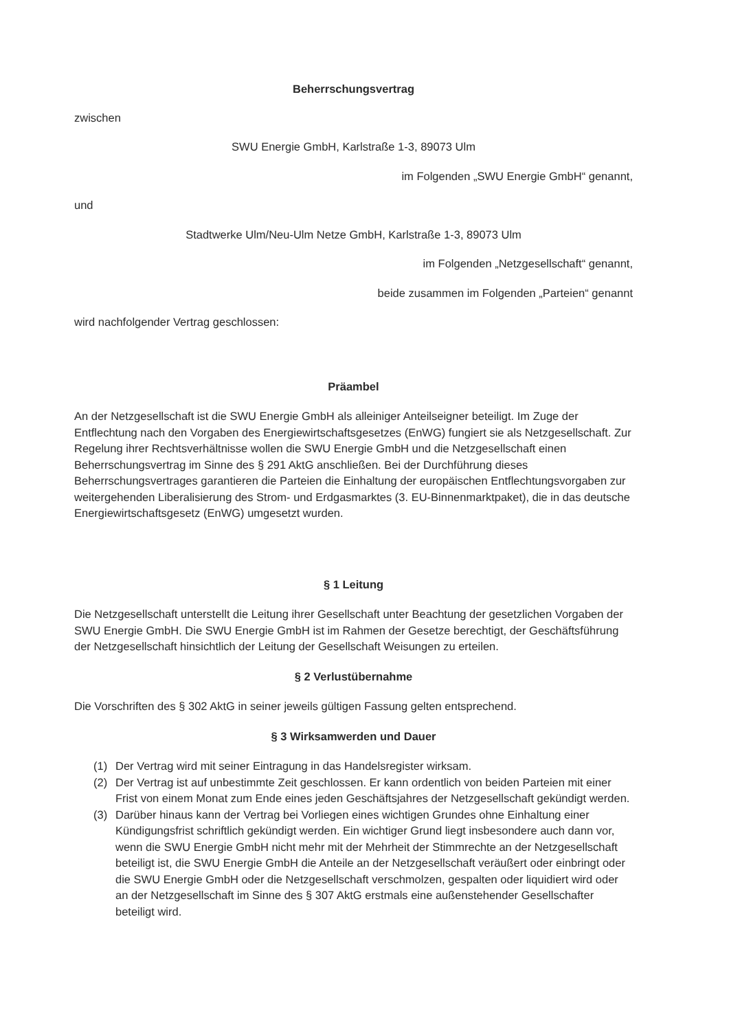Beherrschungsvertrag
zwischen
SWU Energie GmbH, Karlstraße 1-3, 89073 Ulm
im Folgenden „SWU Energie GmbH“ genannt,
und
Stadtwerke Ulm/Neu-Ulm Netze GmbH, Karlstraße 1-3, 89073 Ulm
im Folgenden „Netzgesellschaft“ genannt,
beide zusammen im Folgenden „Parteien“ genannt
wird nachfolgender Vertrag geschlossen:
Präambel
An der Netzgesellschaft ist die SWU Energie GmbH als alleiniger Anteilseigner beteiligt. Im Zuge der Entflechtung nach den Vorgaben des Energiewirtschaftsgesetzes (EnWG) fungiert sie als Netzgesellschaft. Zur Regelung ihrer Rechtsverhältnisse wollen die SWU Energie GmbH und die Netzgesellschaft einen Beherrschungsvertrag im Sinne des § 291 AktG anschließen. Bei der Durchführung dieses Beherrschungsvertrages garantieren die Parteien die Einhaltung der europäischen Entflechtungsvorgaben zur weitergehenden Liberalisierung des Strom- und Erdgasmarktes (3. EU-Binnenmarktpaket), die in das deutsche Energiewirtschaftsgesetz (EnWG) umgesetzt wurden.
§ 1 Leitung
Die Netzgesellschaft unterstellt die Leitung ihrer Gesellschaft unter Beachtung der gesetzlichen Vorgaben der SWU Energie GmbH. Die SWU Energie GmbH ist im Rahmen der Gesetze berechtigt, der Geschäftsführung der Netzgesellschaft hinsichtlich der Leitung der Gesellschaft Weisungen zu erteilen.
§ 2 Verlustübernahme
Die Vorschriften des § 302 AktG in seiner jeweils gültigen Fassung gelten entsprechend.
§ 3 Wirksamwerden und Dauer
(1) Der Vertrag wird mit seiner Eintragung in das Handelsregister wirksam.
(2) Der Vertrag ist auf unbestimmte Zeit geschlossen. Er kann ordentlich von beiden Parteien mit einer Frist von einem Monat zum Ende eines jeden Geschäftsjahres der Netzgesellschaft gekündigt werden.
(3) Darüber hinaus kann der Vertrag bei Vorliegen eines wichtigen Grundes ohne Einhaltung einer Kündigungsfrist schriftlich gekündigt werden. Ein wichtiger Grund liegt insbesondere auch dann vor, wenn die SWU Energie GmbH nicht mehr mit der Mehrheit der Stimmrechte an der Netzgesellschaft beteiligt ist, die SWU Energie GmbH die Anteile an der Netzgesellschaft veräußert oder einbringt oder die SWU Energie GmbH oder die Netzgesellschaft verschmolzen, gespalten oder liquidiert wird oder an der Netzgesellschaft im Sinne des § 307 AktG erstmals eine außenstehender Gesellschafter beteiligt wird.